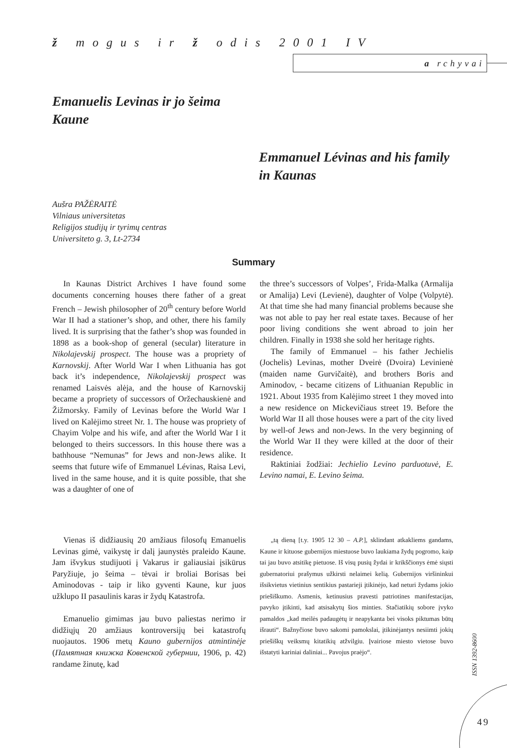ž mogus ir ž odis 2001 IV
a rchyvai
Emanuelis Levinas ir jo šeima Kaune
Emmanuel Lévinas and his family in Kaunas
Aušra PAŽĖRAITĖ
Vilniaus universitetas
Religijos studijų ir tyrimų centras
Universiteto g. 3, Lt-2734
Summary
In Kaunas District Archives I have found some documents concerning houses there father of a great French – Jewish philosopher of 20<sup>th</sup> century before World War II had a stationer’s shop, and other, there his family lived. It is surprising that the father’s shop was founded in 1898 as a book-shop of general (secular) literature in Nikolajevskij prospect. The house was a propriety of Karnovskij. After World War I when Lithuania has got back it’s independence, Nikolajevskij prospect was renamed Laisvės alėja, and the house of Karnovskij became a propriety of successors of Oržechauskienė and Žižmorsky. Family of Levinas before the World War I lived on Kalėjimo street Nr. 1. The house was propriety of Chayim Volpe and his wife, and after the World War I it belonged to theirs successors. In this house there was a bathhouse “Nemunas” for Jews and non-Jews alike. It seems that future wife of Emmanuel Lévinas, Raisa Levi, lived in the same house, and it is quite possible, that she was a daughter of one of
the three’s successors of Volpes’, Frida-Malka (Armalija or Amalija) Levi (Levienė), daughter of Volpe (Volpytė). At that time she had many financial problems because she was not able to pay her real estate taxes. Because of her poor living conditions she went abroad to join her children. Finally in 1938 she sold her heritage rights.
The family of Emmanuel – his father Jechielis (Jochelis) Levinas, mother Dveirė (Dvoira) Levinienė (maiden name Gurvičaitė), and brothers Boris and Aminodov, - became citizens of Lithuanian Republic in 1921. About 1935 from Kalėjimo street 1 they moved into a new residence on Mickevičiaus street 19. Before the World War II all those houses were a part of the city lived by well-of Jews and non-Jews. In the very beginning of the World War II they were killed at the door of their residence.
Raktiniai žodžiai: Jechielio Levino parduotuvė, E. Levino namai, E. Levino šeima.
Vienas iš didžiausių 20 amžiaus filosofų Emanuelis Levinas gimė, vaikystę ir dalį jaunystės praleido Kaune. Jam išvykus studijuoti į Vakarus ir galiausiai įsikūrus Paryžiuje, jo šeima – tėvai ir broliai Borisas bei Aminodovas - taip ir liko gyventi Kaune, kur juos užklupo II pasaulinis karas ir žydų Katastrofa.
Emanuelio gimimas jau buvo paliestas nerimo ir didžiųjų 20 amžiaus kontroversijų bei katastrofų nuojautos. 1906 metų Kauno gubernijos atmintinėje (Памятная книжка Ковенской губернии, 1906, p. 42) randame žinutę, kad
„tą dieną [t.y. 1905 12 30 – A.P.], sklindant atkakliems gandams, Kaune ir kituose gubernijos miestuose buvo laukiama žydų pogromo, kaip tai jau buvo atsitikę pietuose. Iš visų pusių žydai ir krikščionys ėmė siųsti gubernatoriui prašymus užkirsti nelaimei kelią. Gubernijos viršininkui išsikvietus vietinius sentikius pastarieji įtikinėjo, kad neturi žydams jokio priešiškumo. Asmenis, ketinusius pravesti patriotines manifestacijas, pavyko įtikinti, kad atsisakytų šios minties. Stačiatikių sobore įvyko pamaldos „kad meilės padaugėtų ir neapykanta bei visoks piktumas būtų išrauti“. Bažnyčiose buvo sakomi pamokslai, įtikinėjantys nesiimti jokių priešiškų veiksmų kitatikių atžvilgiu. Įvairiose miesto vietose buvo išstatyti kariniai daliniai... Pavojus praėjo“.
ISSN 1392-8600
49